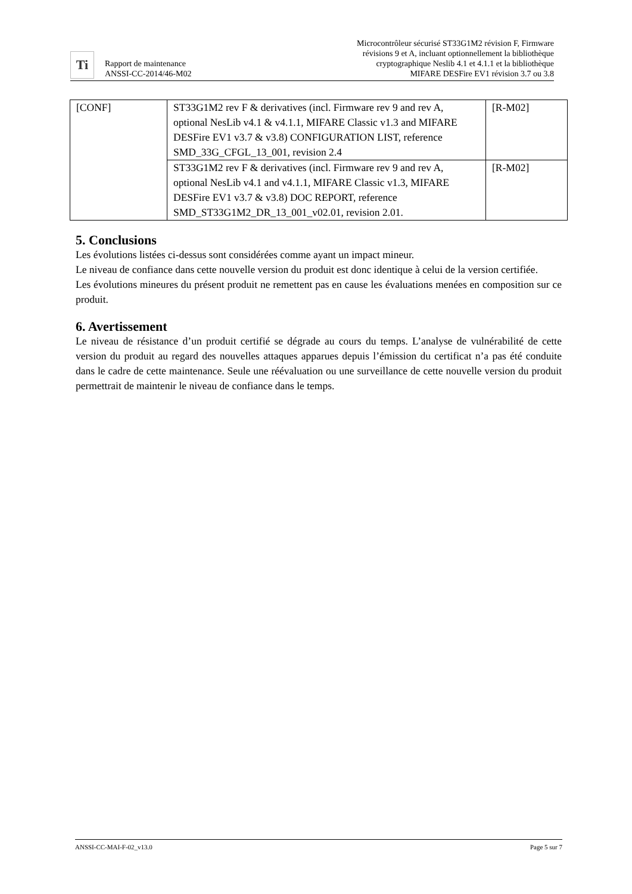Ti
Rapport de maintenance
ANSSI-CC-2014/46-M02
Microcontrôleur sécurisé ST33G1M2 révision F, Firmware
révisions 9 et A, incluant optionnellement la bibliothèque
cryptographique Neslib 4.1 et 4.1.1 et la bibliothèque
MIFARE DESFire EV1 révision 3.7 ou 3.8
| [CONF] | ST33G1M2 rev F & derivatives (incl. Firmware rev 9 and rev A, optional NesLib v4.1 & v4.1.1, MIFARE Classic v1.3 and MIFARE DESFire EV1 v3.7 & v3.8) CONFIGURATION LIST, reference SMD_33G_CFGL_13_001, revision 2.4 | [R-M02] |
| | ST33G1M2 rev F & derivatives (incl. Firmware rev 9 and rev A, optional NesLib v4.1 and v4.1.1, MIFARE Classic v1.3, MIFARE DESFire EV1 v3.7 & v3.8) DOC REPORT, reference SMD_ST33G1M2_DR_13_001_v02.01, revision 2.01. | [R-M02] |
5. Conclusions
Les évolutions listées ci-dessus sont considérées comme ayant un impact mineur.
Le niveau de confiance dans cette nouvelle version du produit est donc identique à celui de la version certifiée.
Les évolutions mineures du présent produit ne remettent pas en cause les évaluations menées en composition sur ce produit.
6. Avertissement
Le niveau de résistance d’un produit certifié se dégrade au cours du temps. L’analyse de vulnérabilité de cette version du produit au regard des nouvelles attaques apparues depuis l’émission du certificat n’a pas été conduite dans le cadre de cette maintenance. Seule une réévaluation ou une surveillance de cette nouvelle version du produit permettrait de maintenir le niveau de confiance dans le temps.
ANSSI-CC-MAI-F-02_v13.0 Page 5 sur 7